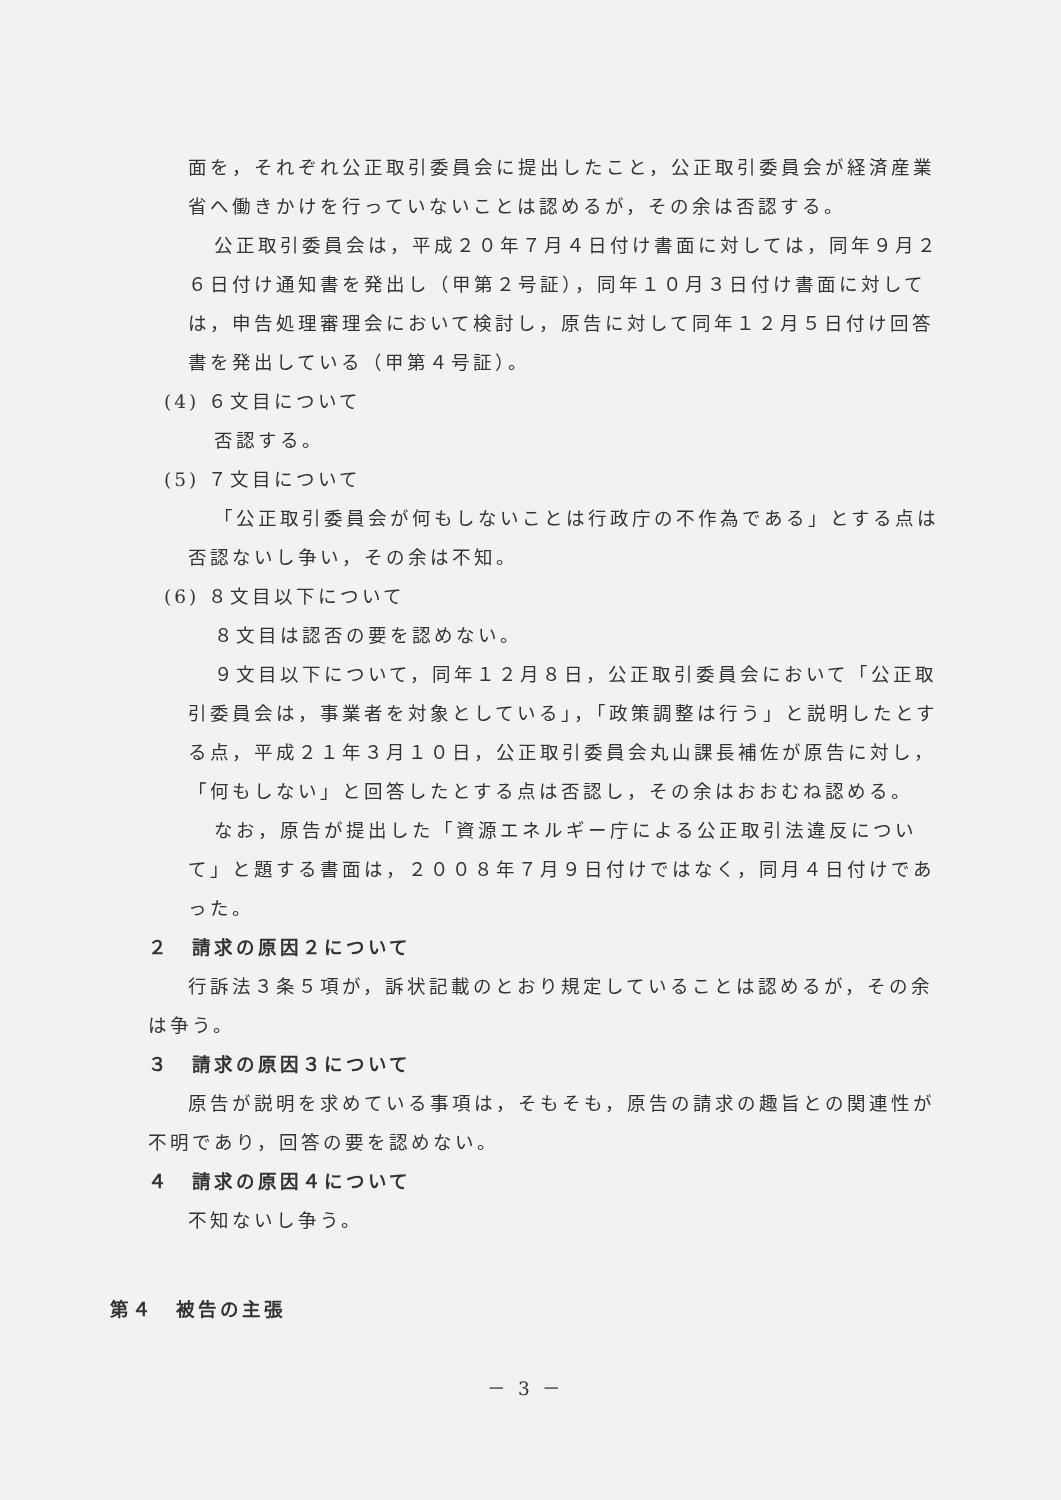面を，それぞれ公正取引委員会に提出したこと，公正取引委員会が経済産業省へ働きかけを行っていないことは認めるが，その余は否認する。
公正取引委員会は，平成２０年７月４日付け書面に対しては，同年９月２６日付け通知書を発出し（甲第２号証），同年１０月３日付け書面に対しては，申告処理審理会において検討し，原告に対して同年１２月５日付け回答書を発出している（甲第４号証）。
(4) ６文目について
否認する。
(5) ７文目について
「公正取引委員会が何もしないことは行政庁の不作為である」とする点は否認ないし争い，その余は不知。
(6) ８文目以下について
８文目は認否の要を認めない。
９文目以下について，同年１２月８日，公正取引委員会において「公正取引委員会は，事業者を対象としている」，「政策調整は行う」と説明したとする点，平成２１年３月１０日，公正取引委員会丸山課長補佐が原告に対し，「何もしない」と回答したとする点は否認し，その余はおおむね認める。
なお，原告が提出した「資源エネルギー庁による公正取引法違反について」と題する書面は，２００８年７月９日付けではなく，同月４日付けであった。
２　請求の原因２について
行訴法３条５項が，訴状記載のとおり規定していることは認めるが，その余は争う。
３　請求の原因３について
原告が説明を求めている事項は，そもそも，原告の請求の趣旨との関連性が不明であり，回答の要を認めない。
４　請求の原因４について
不知ないし争う。
第４　被告の主張
－ 3 －